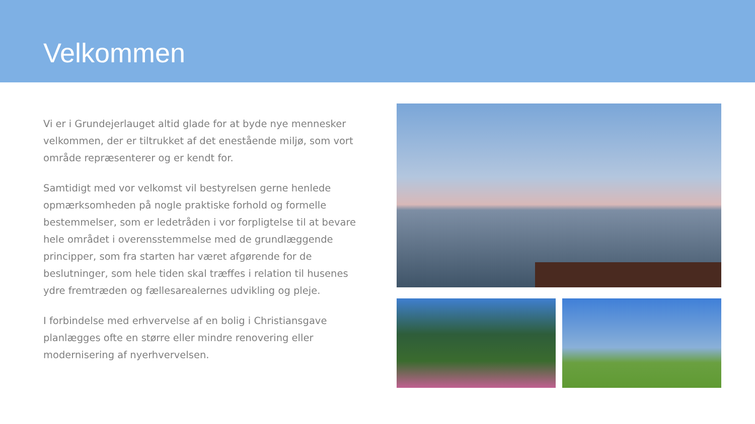Velkommen
Vi er i Grundejerlauget altid glade for at byde nye mennesker velkommen, der er tiltrukket af det enestående miljø, som vort område repræsenterer og er kendt for.
Samtidigt med vor velkomst vil bestyrelsen gerne henlede opmærksomheden på nogle praktiske forhold og formelle bestemmelser, som er ledetråden i vor forpligtelse til at bevare hele området i overensstemmelse med de grundlæggende principper, som fra starten har været afgørende for de beslutninger, som hele tiden skal træffes i relation til husenes ydre fremtræden og fællesarealernes udvikling og pleje.
I forbindelse med erhvervelse af en bolig i Christiansgave planlægges ofte en større eller mindre renovering eller modernisering af nyerhvervelsen.